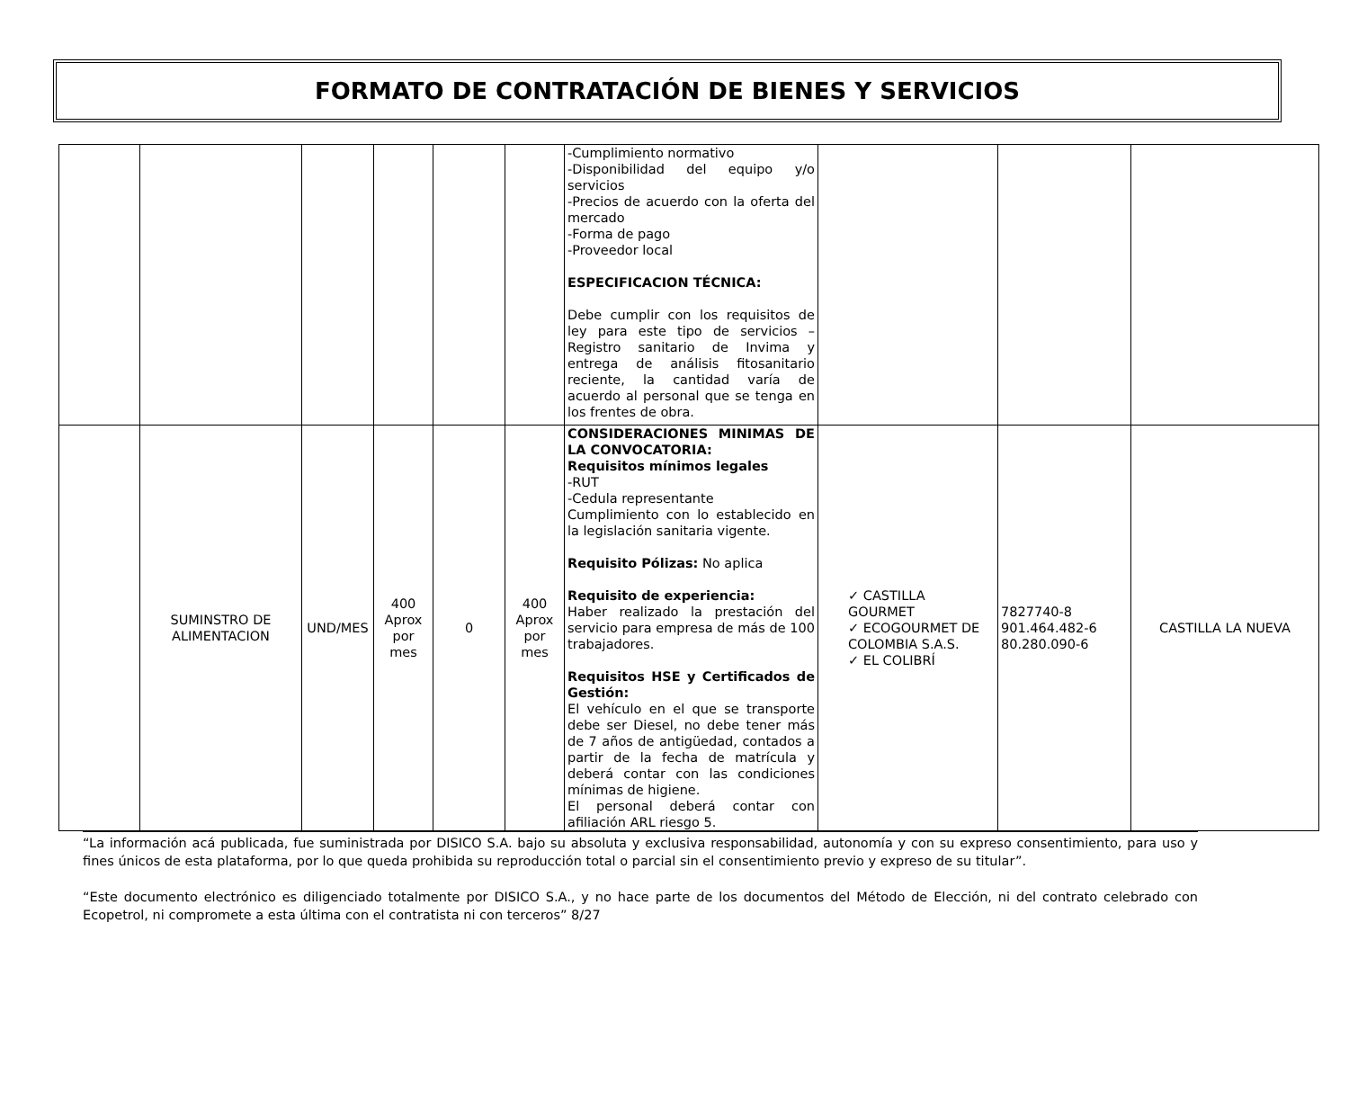FORMATO DE CONTRATACIÓN DE BIENES Y SERVICIOS
| | | | | | | -Cumplimiento normativo -Disponibilidad del equipo y/o servicios -Precios de acuerdo con la oferta del mercado -Forma de pago -Proveedor local ESPECIFICACION TÉCNICA: Debe cumplir con los requisitos de ley para este tipo de servicios – Registro sanitario de Invima y entrega de análisis fitosanitario reciente, la cantidad varía de acuerdo al personal que se tenga en los frentes de obra. | | | |
| | SUMINSTRO DE ALIMENTACION | UND/MES | 400 Aprox por mes | 0 | 400 Aprox por mes | CONSIDERACIONES MINIMAS DE LA CONVOCATORIA: Requisitos mínimos legales -RUT -Cedula representante Cumplimiento con lo establecido en la legislación sanitaria vigente. Requisito Pólizas: No aplica Requisito de experiencia: Haber realizado la prestación del servicio para empresa de más de 100 trabajadores. Requisitos HSE y Certificados de Gestión: El vehículo en el que se transporte debe ser Diesel, no debe tener más de 7 años de antigüedad, contados a partir de la fecha de matrícula y deberá contar con las condiciones mínimas de higiene. El personal deberá contar con afiliación ARL riesgo 5. | ✓ CASTILLA GOURMET ✓ ECOGOURMET DE COLOMBIA S.A.S. ✓ EL COLIBRÍ | 7827740-8 901.464.482-6 80.280.090-6 | CASTILLA LA NUEVA |
“La información acá publicada, fue suministrada por DISICO S.A. bajo su absoluta y exclusiva responsabilidad, autonomía y con su expreso consentimiento, para uso y fines únicos de esta plataforma, por lo que queda prohibida su reproducción total o parcial sin el consentimiento previo y expreso de su titular”.
“Este documento electrónico es diligenciado totalmente por DISICO S.A., y no hace parte de los documentos del Método de Elección, ni del contrato celebrado con Ecopetrol, ni compromete a esta última con el contratista ni con terceros” 8/27